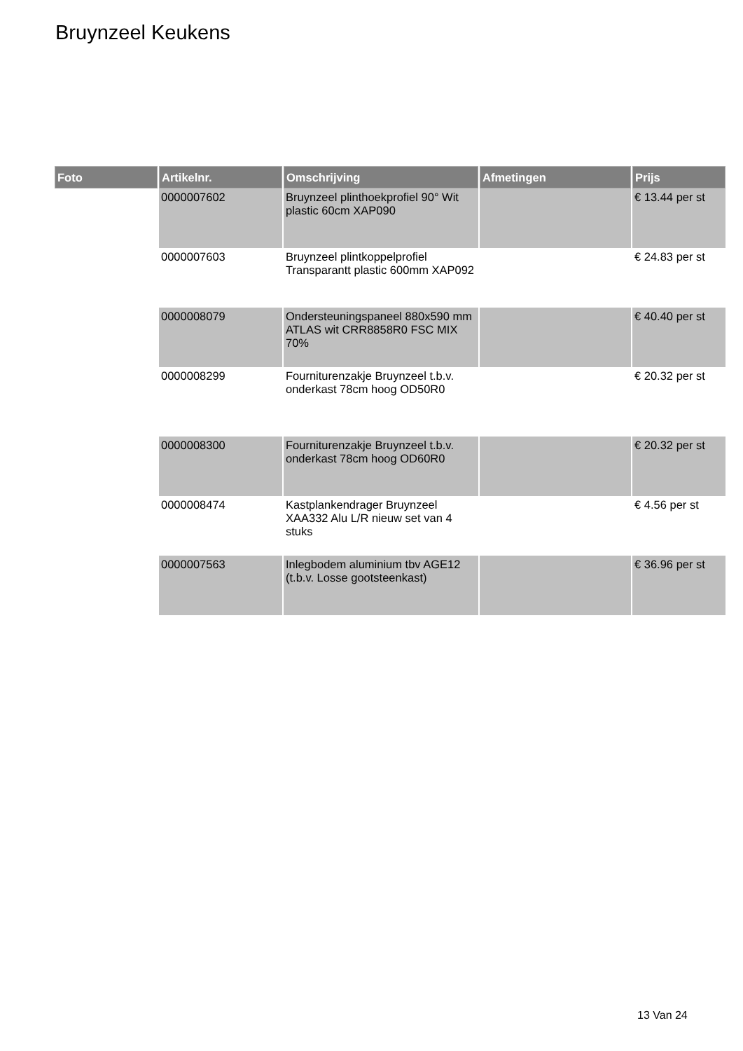Bruynzeel Keukens
| Foto | Artikelnr. | Omschrijving | Afmetingen | Prijs |
| --- | --- | --- | --- | --- |
| | 0000007602 | Bruynzeel plinthoekprofiel 90° Wit plastic 60cm XAP090 | | € 13.44 per st |
| | 0000007603 | Bruynzeel plintkoppelprofiel Transparantt plastic 600mm XAP092 | | € 24.83 per st |
| | 0000008079 | Ondersteuningspaneel 880x590 mm ATLAS wit CRR8858R0 FSC MIX 70% | | € 40.40 per st |
| | 0000008299 | Fourniturenzakje Bruynzeel t.b.v. onderkast 78cm hoog OD50R0 | | € 20.32 per st |
| | 0000008300 | Fourniturenzakje Bruynzeel t.b.v. onderkast 78cm hoog OD60R0 | | € 20.32 per st |
| | 0000008474 | Kastplankendrager Bruynzeel XAA332 Alu L/R nieuw set van 4 stuks | | € 4.56 per st |
| | 0000007563 | Inlegbodem aluminium tbv AGE12 (t.b.v. Losse gootsteenkast) | | € 36.96 per st |
13 Van 24